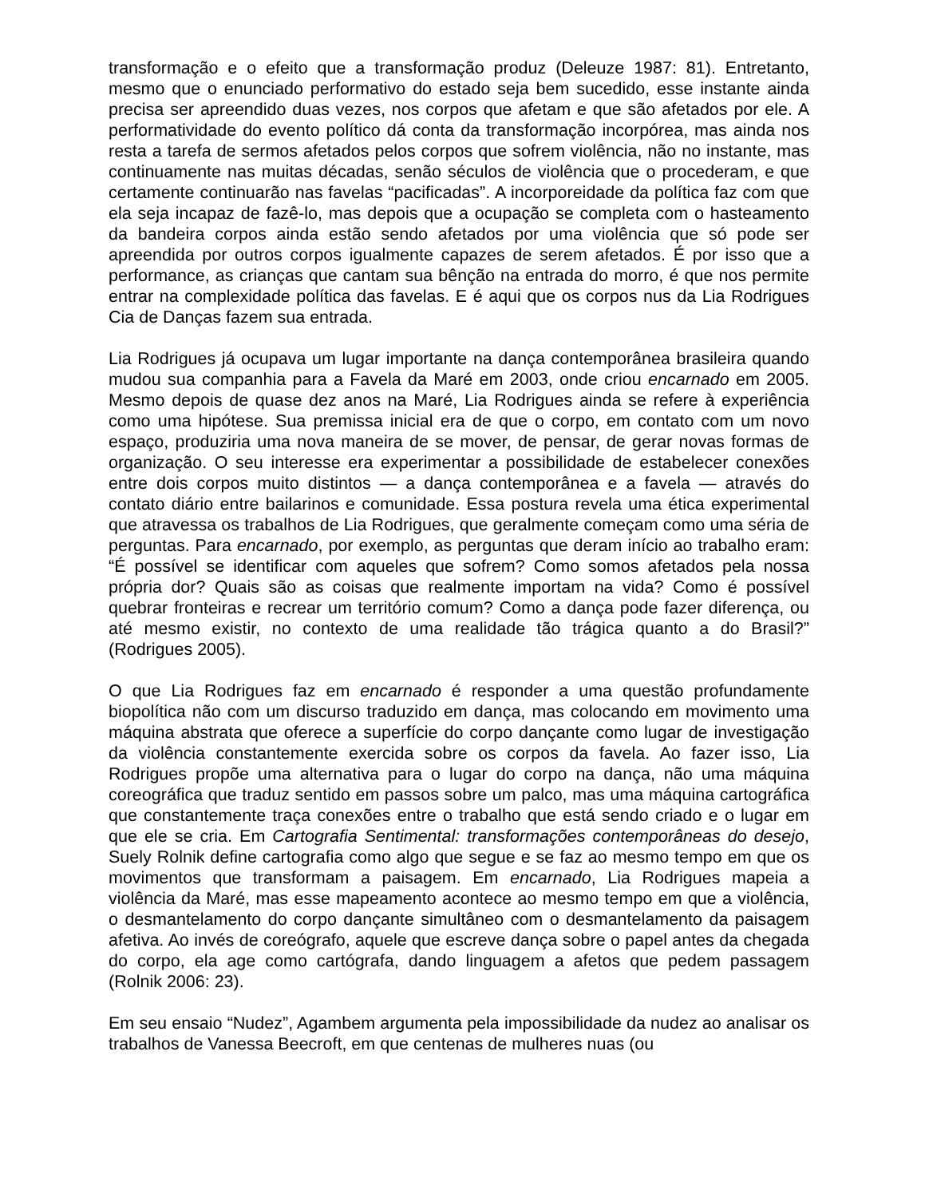transformação e o efeito que a transformação produz (Deleuze 1987: 81). Entretanto, mesmo que o enunciado performativo do estado seja bem sucedido, esse instante ainda precisa ser apreendido duas vezes, nos corpos que afetam e que são afetados por ele. A performatividade do evento político dá conta da transformação incorpórea, mas ainda nos resta a tarefa de sermos afetados pelos corpos que sofrem violência, não no instante, mas continuamente nas muitas décadas, senão séculos de violência que o procederam, e que certamente continuarão nas favelas “pacificadas”. A incorporeidade da política faz com que ela seja incapaz de fazê-lo, mas depois que a ocupação se completa com o hasteamento da bandeira corpos ainda estão sendo afetados por uma violência que só pode ser apreendida por outros corpos igualmente capazes de serem afetados. É por isso que a performance, as crianças que cantam sua bênção na entrada do morro, é que nos permite entrar na complexidade política das favelas. E é aqui que os corpos nus da Lia Rodrigues Cia de Danças fazem sua entrada.
Lia Rodrigues já ocupava um lugar importante na dança contemporânea brasileira quando mudou sua companhia para a Favela da Maré em 2003, onde criou encarnado em 2005. Mesmo depois de quase dez anos na Maré, Lia Rodrigues ainda se refere à experiência como uma hipótese. Sua premissa inicial era de que o corpo, em contato com um novo espaço, produziria uma nova maneira de se mover, de pensar, de gerar novas formas de organização. O seu interesse era experimentar a possibilidade de estabelecer conexões entre dois corpos muito distintos — a dança contemporânea e a favela — através do contato diário entre bailarinos e comunidade. Essa postura revela uma ética experimental que atravessa os trabalhos de Lia Rodrigues, que geralmente começam como uma séria de perguntas. Para encarnado, por exemplo, as perguntas que deram início ao trabalho eram: “É possível se identificar com aqueles que sofrem? Como somos afetados pela nossa própria dor? Quais são as coisas que realmente importam na vida? Como é possível quebrar fronteiras e recrear um território comum? Como a dança pode fazer diferença, ou até mesmo existir, no contexto de uma realidade tão trágica quanto a do Brasil?” (Rodrigues 2005).
O que Lia Rodrigues faz em encarnado é responder a uma questão profundamente biopolítica não com um discurso traduzido em dança, mas colocando em movimento uma máquina abstrata que oferece a superfície do corpo dançante como lugar de investigação da violência constantemente exercida sobre os corpos da favela. Ao fazer isso, Lia Rodrigues propõe uma alternativa para o lugar do corpo na dança, não uma máquina coreográfica que traduz sentido em passos sobre um palco, mas uma máquina cartográfica que constantemente traça conexões entre o trabalho que está sendo criado e o lugar em que ele se cria. Em Cartografia Sentimental: transformações contemporâneas do desejo, Suely Rolnik define cartografia como algo que segue e se faz ao mesmo tempo em que os movimentos que transformam a paisagem. Em encarnado, Lia Rodrigues mapeia a violência da Maré, mas esse mapeamento acontece ao mesmo tempo em que a violência, o desmantelamento do corpo dançante simultâneo com o desmantelamento da paisagem afetiva. Ao invés de coreógrafo, aquele que escreve dança sobre o papel antes da chegada do corpo, ela age como cartógrafa, dando linguagem a afetos que pedem passagem (Rolnik 2006: 23).
Em seu ensaio “Nudez”, Agambem argumenta pela impossibilidade da nudez ao analisar os trabalhos de Vanessa Beecroft, em que centenas de mulheres nuas (ou